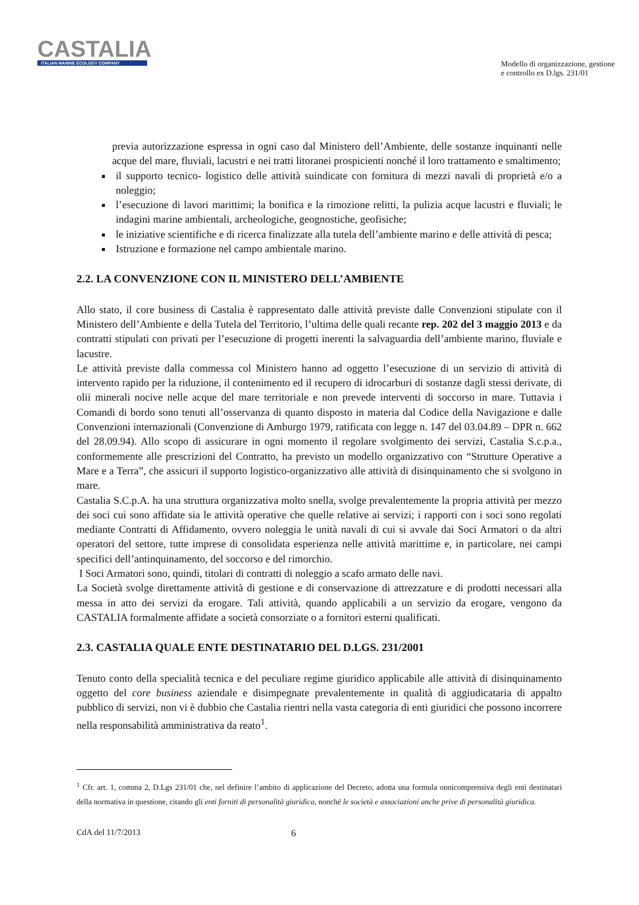CASTALIA
ITALIAN MARINE ECOLOGY COMPANY
Modello di organizzazione, gestione
e controllo ex D.lgs. 231/01
previa autorizzazione espressa in ogni caso dal Ministero dell’Ambiente, delle sostanze inquinanti nelle acque del mare, fluviali, lacustri e nei tratti litoranei prospicienti nonché il loro trattamento e smaltimento;
il supporto tecnico- logistico delle attività suindicate con fornitura di mezzi navali di proprietà e/o a noleggio;
l’esecuzione di lavori marittimi; la bonifica e la rimozione relitti, la pulizia acque lacustri e fluviali; le indagini marine ambientali, archeologiche, geognostiche, geofisiche;
le iniziative scientifiche e di ricerca finalizzate alla tutela dell’ambiente marino e delle attività di pesca;
Istruzione e formazione nel campo ambientale marino.
2.2. LA CONVENZIONE CON IL MINISTERO DELL’AMBIENTE
Allo stato, il core business di Castalia è rappresentato dalle attività previste dalle Convenzioni stipulate con il Ministero dell’Ambiente e della Tutela del Territorio, l’ultima delle quali recante rep. 202 del 3 maggio 2013 e da contratti stipulati con privati per l’esecuzione di progetti inerenti la salvaguardia dell’ambiente marino, fluviale e lacustre.
Le attività previste dalla commessa col Ministero hanno ad oggetto l’esecuzione di un servizio di attività di intervento rapido per la riduzione, il contenimento ed il recupero di idrocarburi di sostanze dagli stessi derivate, di olii minerali nocive nelle acque del mare territoriale e non prevede interventi di soccorso in mare. Tuttavia i Comandi di bordo sono tenuti all’osservanza di quanto disposto in materia dal Codice della Navigazione e dalle Convenzioni internazionali (Convenzione di Amburgo 1979, ratificata con legge n. 147 del 03.04.89 – DPR n. 662 del 28.09.94). Allo scopo di assicurare in ogni momento il regolare svolgimento dei servizi, Castalia S.c.p.a., conformemente alle prescrizioni del Contratto, ha previsto un modello organizzativo con “Strutture Operative a Mare e a Terra”, che assicuri il supporto logistico-organizzativo alle attività di disinquinamento che si svolgono in mare.
Castalia S.C.p.A. ha una struttura organizzativa molto snella, svolge prevalentemente la propria attività per mezzo dei soci cui sono affidate sia le attività operative che quelle relative ai servizi; i rapporti con i soci sono regolati mediante Contratti di Affidamento, ovvero noleggia le unità navali di cui si avvale dai Soci Armatori o da altri operatori del settore, tutte imprese di consolidata esperienza nelle attività marittime e, in particolare, nei campi specifici dell’antinquinamento, del soccorso e del rimorchio.
I Soci Armatori sono, quindi, titolari di contratti di noleggio a scafo armato delle navi.
La Società svolge direttamente attività di gestione e di conservazione di attrezzature e di prodotti necessari alla messa in atto dei servizi da erogare. Tali attività, quando applicabili a un servizio da erogare, vengono da CASTALIA formalmente affidate a società consorziate o a fornitori esterni qualificati.
2.3. CASTALIA QUALE ENTE DESTINATARIO DEL D.LGS. 231/2001
Tenuto conto della specialità tecnica e del peculiare regime giuridico applicabile alle attività di disinquinamento oggetto del core business aziendale e disimpegnate prevalentemente in qualità di aggiudicataria di appalto pubblico di servizi, non vi è dubbio che Castalia rientri nella vasta categoria di enti giuridici che possono incorrere nella responsabilità amministrativa da reato<sup>1</sup>.
<sup>1</sup> Cfr. art. 1, comma 2, D.Lgs 231/01 che, nel definire l’ambito di applicazione del Decreto, adotta una formula onnicomprensiva degli enti destinatari della normativa in questione, citando gli enti forniti di personalità giuridica, nonché le società e associazioni anche prive di personalità giuridica.
CdA del 11/7/2013 6